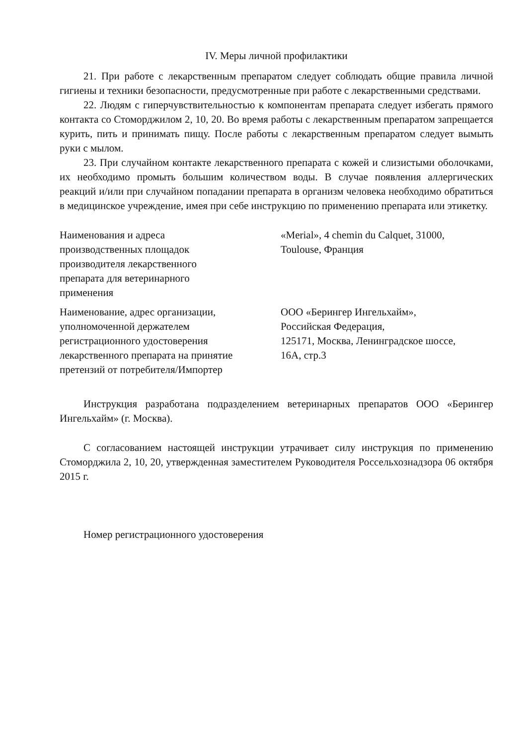IV. Меры личной профилактики
21. При работе с лекарственным препаратом следует соблюдать общие правила личной гигиены и техники безопасности, предусмотренные при работе с лекарственными средствами.
22. Людям с гиперчувствительностью к компонентам препарата следует избегать прямого контакта со Стоморджилом 2, 10, 20. Во время работы с лекарственным препаратом запрещается курить, пить и принимать пищу. После работы с лекарственным препаратом следует вымыть руки с мылом.
23. При случайном контакте лекарственного препарата с кожей и слизистыми оболочками, их необходимо промыть большим количеством воды. В случае появления аллергических реакций и/или при случайном попадании препарата в организм человека необходимо обратиться в медицинское учреждение, имея при себе инструкцию по применению препарата или этикетку.
| Наименования и адреса производственных площадок производителя лекарственного препарата для ветеринарного применения | «Merial», 4 chemin du Calquet, 31000, Toulouse, Франция |
| Наименование, адрес организации, уполномоченной держателем регистрационного удостоверения лекарственного препарата на принятие претензий от потребителя/Импортер | ООО «Берингер Ингельхайм», Российская Федерация, 125171, Москва, Ленинградское шоссе, 16А, стр.3 |
Инструкция разработана подразделением ветеринарных препаратов ООО «Берингер Ингельхайм» (г. Москва).
С согласованием настоящей инструкции утрачивает силу инструкция по применению Стоморджила 2, 10, 20, утвержденная заместителем Руководителя Россельхознадзора 06 октября 2015 г.
Номер регистрационного удостоверения